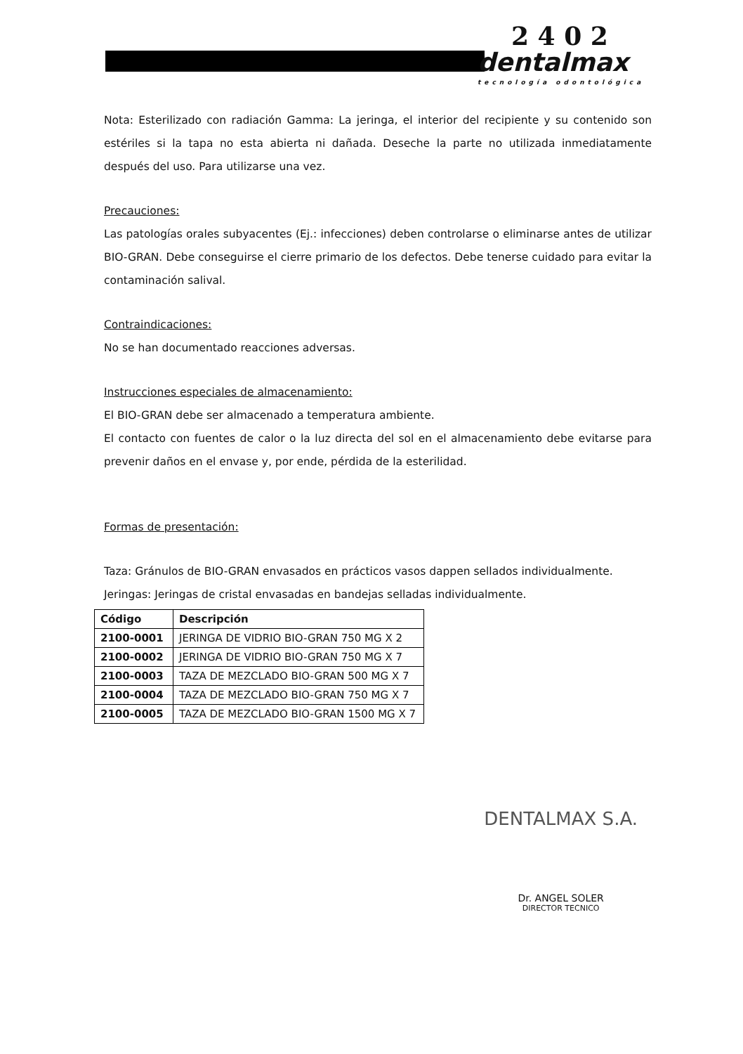2 4 0 2
dentalmax
tecnología odontológica
Nota: Esterilizado con radiación Gamma: La jeringa, el interior del recipiente y su contenido son estériles si la tapa no esta abierta ni dañada. Deseche la parte no utilizada inmediatamente después del uso. Para utilizarse una vez.
Precauciones:
Las patologías orales subyacentes (Ej.: infecciones) deben controlarse o eliminarse antes de utilizar BIO-GRAN. Debe conseguirse el cierre primario de los defectos. Debe tenerse cuidado para evitar la contaminación salival.
Contraindicaciones:
No se han documentado reacciones adversas.
Instrucciones especiales de almacenamiento:
El BIO-GRAN debe ser almacenado a temperatura ambiente.
El contacto con fuentes de calor o la luz directa del sol en el almacenamiento debe evitarse para prevenir daños en el envase y, por ende, pérdida de la esterilidad.
Formas de presentación:
Taza: Gránulos de BIO-GRAN envasados en prácticos vasos dappen sellados individualmente.
Jeringas: Jeringas de cristal envasadas en bandejas selladas individualmente.
| Código | Descripción |
| --- | --- |
| 2100-0001 | JERINGA DE VIDRIO BIO-GRAN 750 MG X 2 |
| 2100-0002 | JERINGA DE VIDRIO BIO-GRAN 750 MG X 7 |
| 2100-0003 | TAZA DE MEZCLADO BIO-GRAN 500 MG X 7 |
| 2100-0004 | TAZA DE MEZCLADO BIO-GRAN 750 MG X 7 |
| 2100-0005 | TAZA DE MEZCLADO BIO-GRAN 1500 MG X 7 |
DENTALMAX S.A.
Dr. ANGEL SOLER
DIRECTOR TECNICO